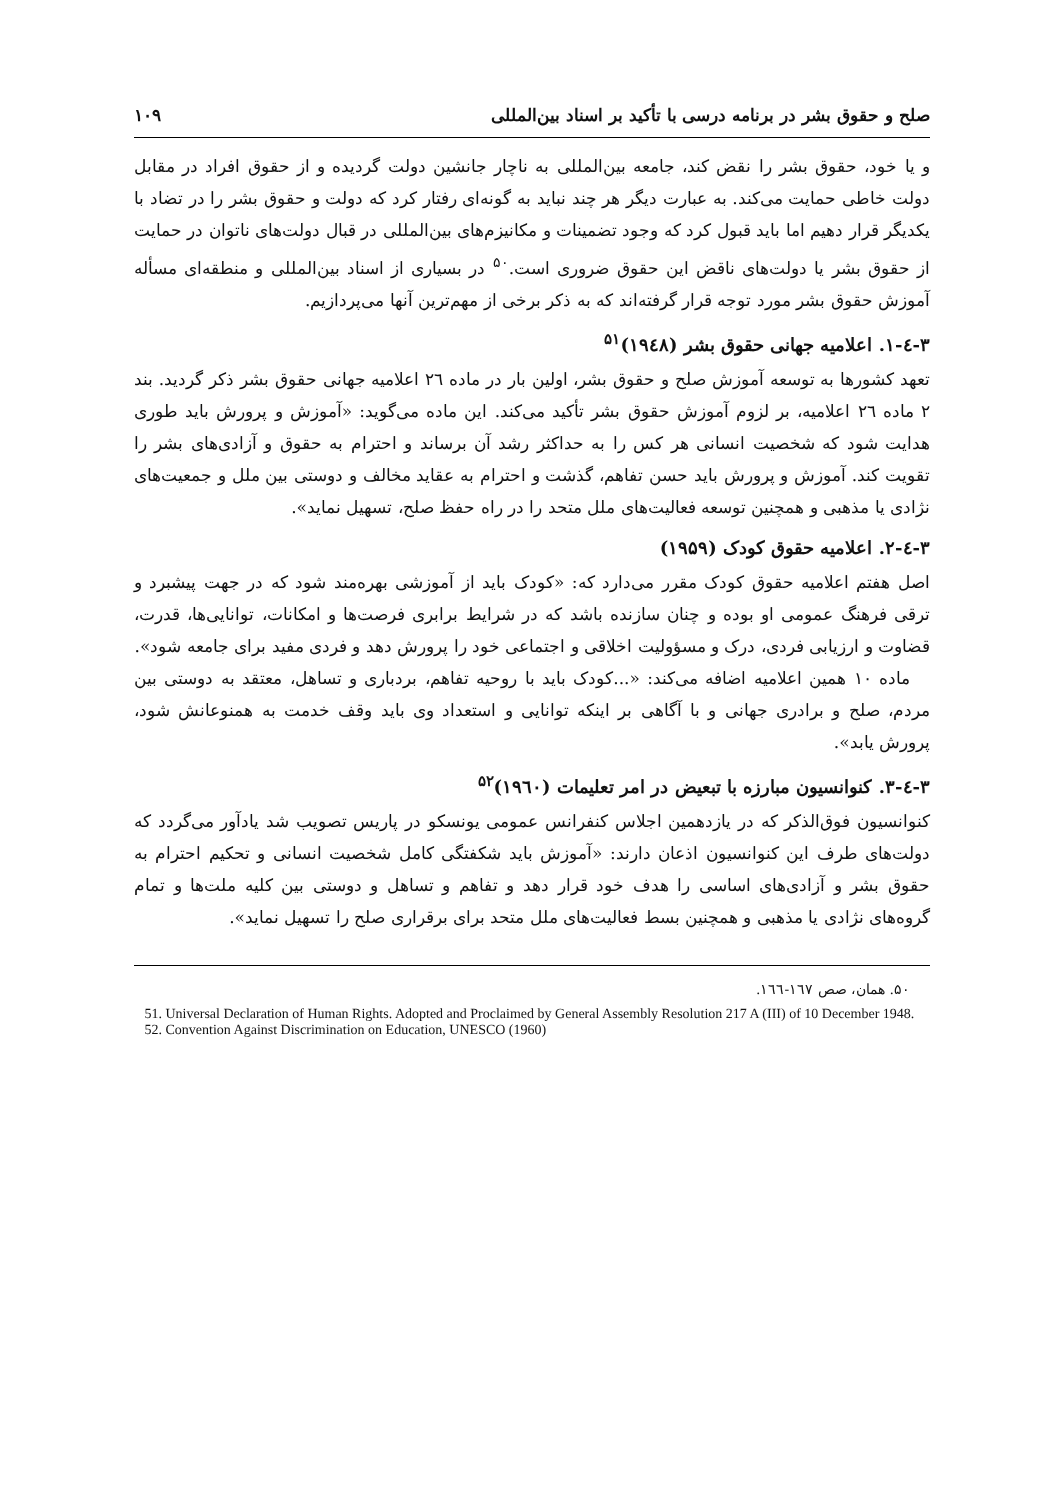صلح و حقوق بشر در برنامه درسی با تأکید بر اسناد بین‌المللی ۱۰۹
و یا خود، حقوق بشر را نقض کند، جامعه بین‌المللی به ناچار جانشین دولت گردیده و از حقوق افراد در مقابل دولت خاطی حمایت می‌کند. به عبارت دیگر هر چند نباید به گونه‌ای رفتار کرد که دولت و حقوق بشر را در تضاد با یکدیگر قرار دهیم اما باید قبول کرد که وجود تضمینات و مکانیزم‌های بین‌المللی در قبال دولت‌های ناتوان در حمایت از حقوق بشر یا دولت‌های ناقض این حقوق ضروری است.<sup>۵۰</sup> در بسیاری از اسناد بین‌المللی و منطقه‌ای مسأله آموزش حقوق بشر مورد توجه قرار گرفته‌اند که به ذکر برخی از مهم‌ترین آنها می‌پردازیم.
۳-٤-۱. اعلامیه جهانی حقوق بشر (۱۹٤۸)<sup>۵۱</sup>
تعهد کشورها به توسعه آموزش صلح و حقوق بشر، اولین بار در ماده ۲٦ اعلامیه جهانی حقوق بشر ذکر گردید. بند ۲ ماده ۲٦ اعلامیه، بر لزوم آموزش حقوق بشر تأکید می‌کند. این ماده می‌گوید: «آموزش و پرورش باید طوری هدایت شود که شخصیت انسانی هر کس را به حداکثر رشد آن برساند و احترام به حقوق و آزادی‌های بشر را تقویت کند. آموزش و پرورش باید حسن تفاهم، گذشت و احترام به عقاید مخالف و دوستی بین ملل و جمعیت‌های نژادی یا مذهبی و همچنین توسعه فعالیت‌های ملل متحد را در راه حفظ صلح، تسهیل نماید».
۳-٤-۲. اعلامیه حقوق کودک (۱۹۵۹)
اصل هفتم اعلامیه حقوق کودک مقرر می‌دارد که: «کودک باید از آموزشی بهره‌مند شود که در جهت پیشبرد و ترقی فرهنگ عمومی او بوده و چنان سازنده باشد که در شرایط برابری فرصت‌ها و امکانات، توانایی‌ها، قدرت، قضاوت و ارزیابی فردی، درک و مسؤولیت اخلاقی و اجتماعی خود را پرورش دهد و فردی مفید برای جامعه شود».
ماده ۱۰ همین اعلامیه اضافه می‌کند: «...کودک باید با روحیه تفاهم، بردباری و تساهل، معتقد به دوستی بین مردم، صلح و برادری جهانی و با آگاهی بر اینکه توانایی و استعداد وی باید وقف خدمت به همنوعانش شود، پرورش یابد».
۳-٤-۳. کنوانسیون مبارزه با تبعیض در امر تعلیمات (۱۹٦۰)<sup>۵۲</sup>
کنوانسیون فوق‌الذکر که در یازدهمین اجلاس کنفرانس عمومی یونسکو در پاریس تصویب شد یادآور می‌گردد که دولت‌های طرف این کنوانسیون اذعان دارند: «آموزش باید شکفتگی کامل شخصیت انسانی و تحکیم احترام به حقوق بشر و آزادی‌های اساسی را هدف خود قرار دهد و تفاهم و تساهل و دوستی بین کلیه ملت‌ها و تمام گروه‌های نژادی یا مذهبی و همچنین بسط فعالیت‌های ملل متحد برای برقراری صلح را تسهیل نماید».
۵۰. همان، صص ۱٦۷-۱٦٦.
51. Universal Declaration of Human Rights. Adopted and Proclaimed by General Assembly Resolution 217 A (III) of 10 December 1948.
52. Convention Against Discrimination on Education, UNESCO (1960)